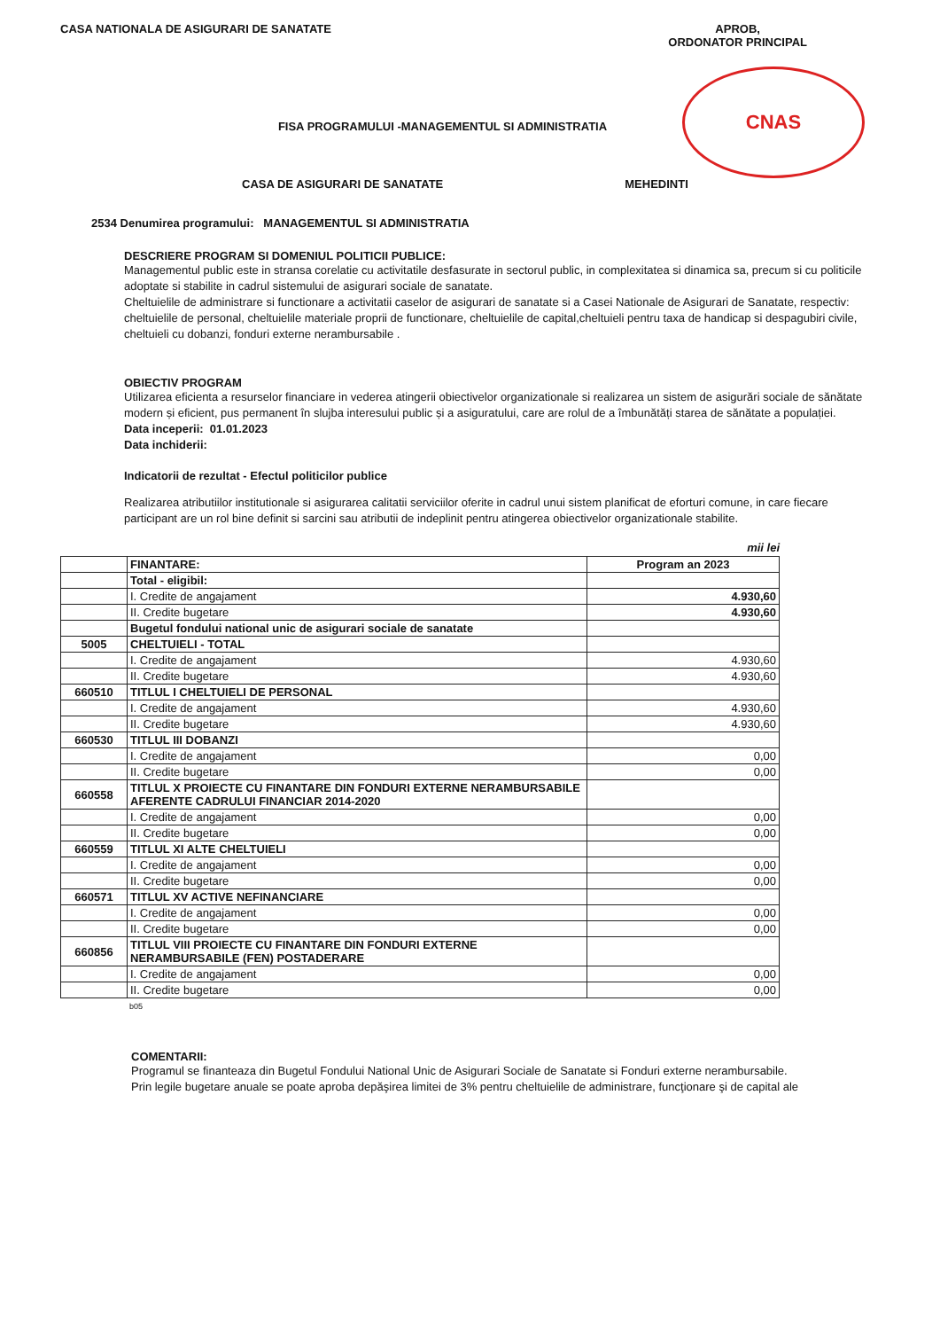CASA NATIONALA DE ASIGURARI DE SANATATE
APROB,
ORDONATOR PRINCIPAL
CNAS
FISA PROGRAMULUI -MANAGEMENTUL SI ADMINISTRATIA
CASA DE ASIGURARI DE SANATATE MEHEDINTI
2534 Denumirea programului: MANAGEMENTUL SI ADMINISTRATIA
DESCRIERE PROGRAM SI DOMENIUL POLITICII PUBLICE:
Managementul public este in stransa corelatie cu activitatile desfasurate in sectorul public, in complexitatea si dinamica sa, precum si cu politicile adoptate si stabilite in cadrul sistemului de asigurari sociale de sanatate.
Cheltuielile de administrare si functionare a activitatii caselor de asigurari de sanatate si a Casei Nationale de Asigurari de Sanatate, respectiv: cheltuielile de personal, cheltuielile materiale proprii de functionare, cheltuielile de capital,cheltuieli pentru taxa de handicap si despagubiri civile, cheltuieli cu dobanzi, fonduri externe nerambursabile .
OBIECTIV PROGRAM
Utilizarea eficienta a resurselor financiare in vederea atingerii obiectivelor organizationale si realizarea un sistem de asigurări sociale de sănătate modern și eficient, pus permanent în slujba interesului public și a asiguratului, care are rolul de a îmbunătăți starea de sănătate a populației.
Data inceperii: 01.01.2023
Data inchiderii:
Indicatorii de rezultat - Efectul politicilor publice
Realizarea atributiilor institutionale si asigurarea calitatii serviciilor oferite in cadrul unui sistem planificat de eforturi comune, in care fiecare participant are un rol bine definit si sarcini sau atributii de indeplinit pentru atingerea obiectivelor organizationale stabilite.
mii lei
| | FINANTARE: | Program an 2023 |
| | Total - eligibil: | |
| | I. Credite de angajament | 4.930,60 |
| | II. Credite bugetare | 4.930,60 |
| | Bugetul fondului national unic de asigurari sociale de sanatate | |
| 5005 | CHELTUIELI - TOTAL | |
| | I. Credite de angajament | 4.930,60 |
| | II. Credite bugetare | 4.930,60 |
| 660510 | TITLUL I CHELTUIELI DE PERSONAL | |
| | I. Credite de angajament | 4.930,60 |
| | II. Credite bugetare | 4.930,60 |
| 660530 | TITLUL III DOBANZI | |
| | I. Credite de angajament | 0,00 |
| | II. Credite bugetare | 0,00 |
| 660558 | TITLUL X PROIECTE CU FINANTARE DIN FONDURI EXTERNE NERAMBURSABILE AFERENTE CADRULUI FINANCIAR 2014-2020 | |
| | I. Credite de angajament | 0,00 |
| | II. Credite bugetare | 0,00 |
| 660559 | TITLUL XI ALTE CHELTUIELI | |
| | I. Credite de angajament | 0,00 |
| | II. Credite bugetare | 0,00 |
| 660571 | TITLUL XV ACTIVE NEFINANCIARE | |
| | I. Credite de angajament | 0,00 |
| | II. Credite bugetare | 0,00 |
| 660856 | TITLUL VIII PROIECTE CU FINANTARE DIN FONDURI EXTERNE NERAMBURSABILE (FEN) POSTADERARE | |
| | I. Credite de angajament | 0,00 |
| | II. Credite bugetare | 0,00 |
b05
COMENTARII:
Programul se finanteaza din Bugetul Fondului National Unic de Asigurari Sociale de Sanatate si Fonduri externe nerambursabile.
Prin legile bugetare anuale se poate aproba depăşirea limitei de 3% pentru cheltuielile de administrare, funcţionare şi de capital ale